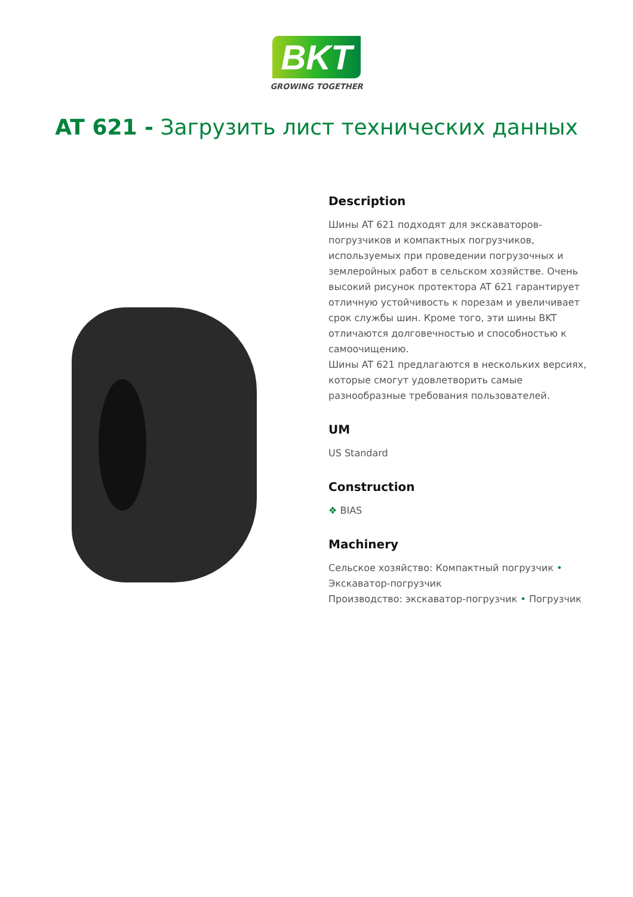BKT
GROWING TOGETHER
AT 621 - Загрузить лист технических данных
Description
Шины AT 621 подходят для экскаваторов-погрузчиков и компактных погрузчиков, используемых при проведении погрузочных и землеройных работ в сельском хозяйстве. Очень высокий рисунок протектора AT 621 гарантирует отличную устойчивость к порезам и увеличивает срок службы шин. Кроме того, эти шины BKT отличаются долговечностью и способностью к самоочищению.
Шины AT 621 предлагаются в нескольких версиях, которые смогут удовлетворить самые разнообразные требования пользователей.
UM
US Standard
Construction
❖ BIAS
Machinery
Сельское хозяйство: Компактный погрузчик • Экскаватор-погрузчик
Производство: экскаватор-погрузчик • Погрузчик